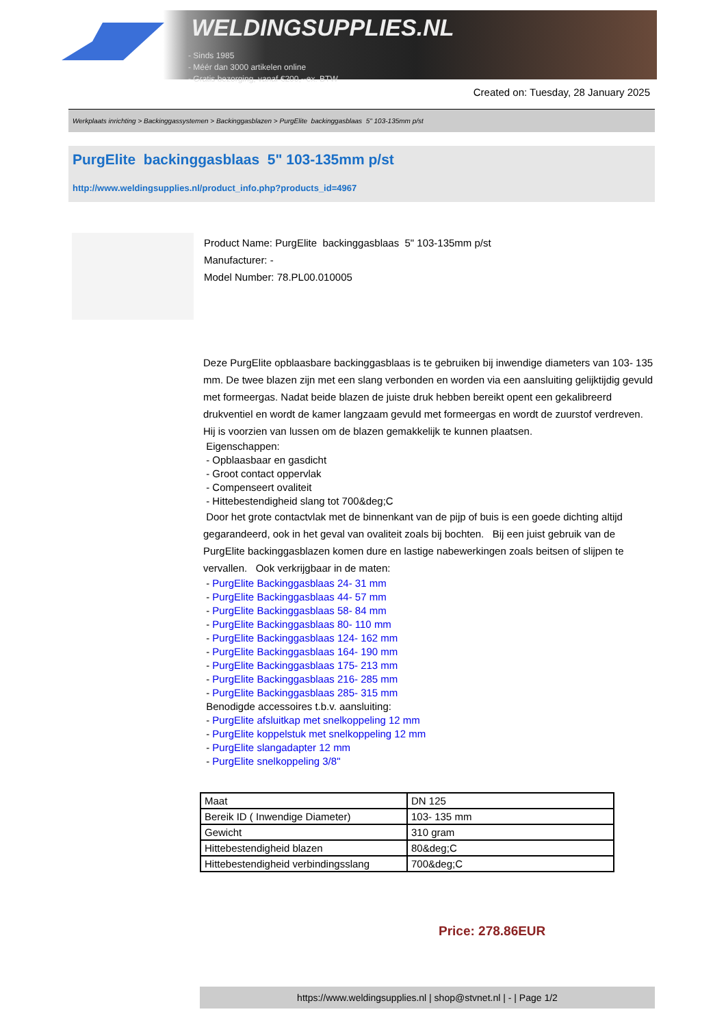WELDINGSUPPLIES.NL
- Sinds 1985
- Méér dan 3000 artikelen online
- Gratis bezorging, vanaf €200,--ex. BTW
Created on: Tuesday, 28 January 2025
Werkplaats inrichting > Backinggassystemen > Backinggasblazen > PurgElite backinggasblaas 5" 103-135mm p/st
PurgElite backinggasblaas 5" 103-135mm p/st
http://www.weldingsupplies.nl/product_info.php?products_id=4967
Product Name: PurgElite backinggasblaas 5" 103-135mm p/st
Manufacturer: -
Model Number: 78.PL00.010005
Deze PurgElite opblaasbare backinggasblaas is te gebruiken bij inwendige diameters van 103- 135 mm. De twee blazen zijn met een slang verbonden en worden via een aansluiting gelijktijdig gevuld met formeergas. Nadat beide blazen de juiste druk hebben bereikt opent een gekalibreerd drukventiel en wordt de kamer langzaam gevuld met formeergas en wordt de zuurstof verdreven. Hij is voorzien van lussen om de blazen gemakkelijk te kunnen plaatsen.
Eigenschappen:
- Opblaasbaar en gasdicht
- Groot contact oppervlak
- Compenseert ovaliteit
- Hittebestendigheid slang tot 700&deg;C
Door het grote contactvlak met de binnenkant van de pijp of buis is een goede dichting altijd gegarandeerd, ook in het geval van ovaliteit zoals bij bochten. Bij een juist gebruik van de PurgElite backinggasblazen komen dure en lastige nabewerkingen zoals beitsen of slijpen te vervallen. Ook verkrijgbaar in de maten:
- PurgElite Backinggasblaas 24- 31 mm
- PurgElite Backinggasblaas 44- 57 mm
- PurgElite Backinggasblaas 58- 84 mm
- PurgElite Backinggasblaas 80- 110 mm
- PurgElite Backinggasblaas 124- 162 mm
- PurgElite Backinggasblaas 164- 190 mm
- PurgElite Backinggasblaas 175- 213 mm
- PurgElite Backinggasblaas 216- 285 mm
- PurgElite Backinggasblaas 285- 315 mm
Benodigde accessoires t.b.v. aansluiting:
- PurgElite afsluitkap met snelkoppeling 12 mm
- PurgElite koppelstuk met snelkoppeling 12 mm
- PurgElite slangadapter 12 mm
- PurgElite snelkoppeling 3/8"
| Maat | DN 125 |
| Bereik ID ( Inwendige Diameter) | 103- 135 mm |
| Gewicht | 310 gram |
| Hittebestendigheid blazen | 80&deg;C |
| Hittebestendigheid verbindingsslang | 700&deg;C |
Price: 278.86EUR
https://www.weldingsupplies.nl | shop@stvnet.nl | - | Page 1/2